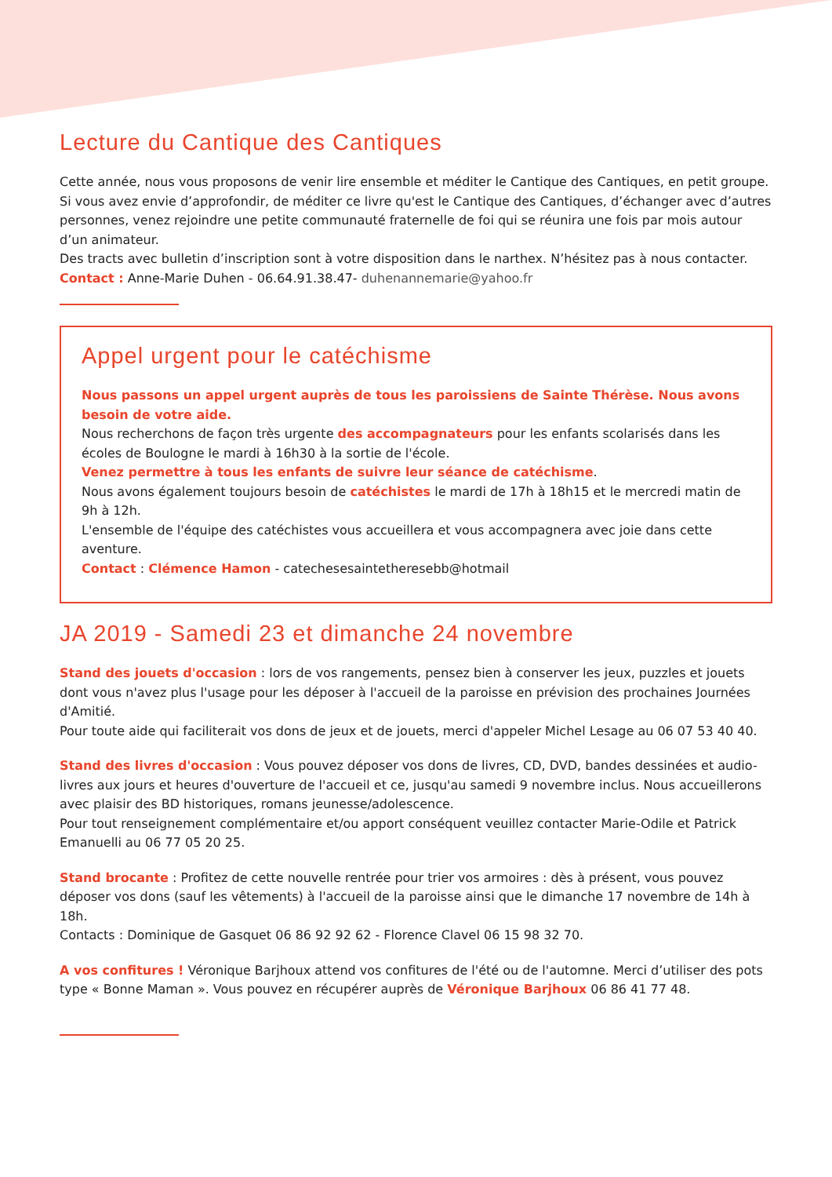Lecture du Cantique des Cantiques
Cette année, nous vous proposons de venir lire ensemble et méditer le Cantique des Cantiques, en petit groupe.
Si vous avez envie d’approfondir, de méditer ce livre qu'est le Cantique des Cantiques, d’échanger avec d’autres personnes, venez rejoindre une petite communauté fraternelle de foi qui se réunira une fois par mois autour d’un animateur.
Des tracts avec bulletin d’inscription sont à votre disposition dans le narthex. N’hésitez pas à nous contacter. Contact : Anne-Marie Duhen - 06.64.91.38.47- duhenannemarie@yahoo.fr
Appel urgent pour le catéchisme
Nous passons un appel urgent auprès de tous les paroissiens de Sainte Thérèse. Nous avons besoin de votre aide.
Nous recherchons de façon très urgente des accompagnateurs pour les enfants scolarisés dans les écoles de Boulogne le mardi à 16h30 à la sortie de l'école.
Venez permettre à tous les enfants de suivre leur séance de catéchisme.
Nous avons également toujours besoin de catéchistes le mardi de 17h à 18h15 et le mercredi matin de 9h à 12h.
L'ensemble de l'équipe des catéchistes vous accueillera et vous accompagnera avec joie dans cette aventure.
Contact : Clémence Hamon - catechesesaintetheresebb@hotmail
JA 2019 - Samedi 23 et dimanche 24 novembre
Stand des jouets d'occasion : lors de vos rangements, pensez bien à conserver les jeux, puzzles et jouets dont vous n'avez plus l'usage pour les déposer à l'accueil de la paroisse en prévision des prochaines Journées d'Amitié.
Pour toute aide qui faciliterait vos dons de jeux et de jouets, merci d'appeler Michel Lesage au 06 07 53 40 40.
Stand des livres d'occasion : Vous pouvez déposer vos dons de livres, CD, DVD, bandes dessinées et audio-livres aux jours et heures d'ouverture de l'accueil et ce, jusqu'au samedi 9 novembre inclus. Nous accueillerons avec plaisir des BD historiques, romans jeunesse/adolescence.
Pour tout renseignement complémentaire et/ou apport conséquent veuillez contacter Marie-Odile et Patrick Emanuelli au 06 77 05 20 25.
Stand brocante : Profitez de cette nouvelle rentrée pour trier vos armoires : dès à présent, vous pouvez déposer vos dons (sauf les vêtements) à l'accueil de la paroisse ainsi que le dimanche 17 novembre de 14h à 18h.
Contacts : Dominique de Gasquet 06 86 92 92 62 - Florence Clavel 06 15 98 32 70.
A vos confitures ! Véronique Barjhoux attend vos confitures de l'été ou de l'automne. Merci d’utiliser des pots type « Bonne Maman ». Vous pouvez en récupérer auprès de Véronique Barjhoux 06 86 41 77 48.